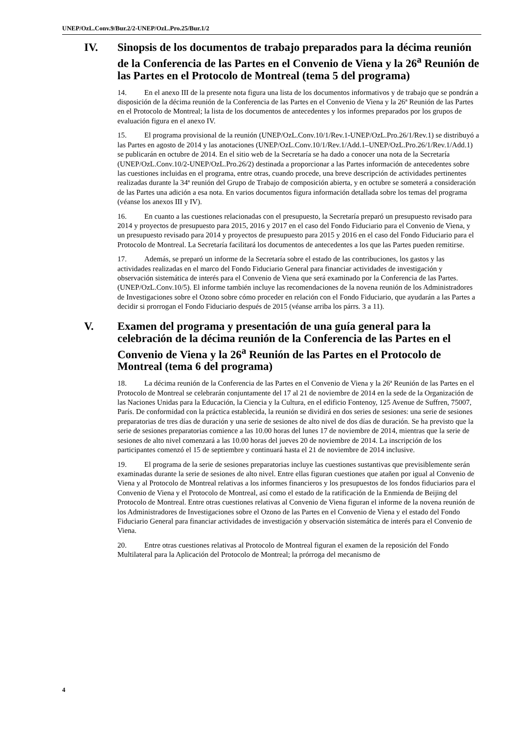UNEP/OzL.Conv.9/Bur.2/2-UNEP/OzL.Pro.25/Bur.1/2
IV. Sinopsis de los documentos de trabajo preparados para la décima reunión de la Conferencia de las Partes en el Convenio de Viena y la 26<sup>a</sup> Reunión de las Partes en el Protocolo de Montreal (tema 5 del programa)
14. En el anexo III de la presente nota figura una lista de los documentos informativos y de trabajo que se pondrán a disposición de la décima reunión de la Conferencia de las Partes en el Convenio de Viena y la 26ª Reunión de las Partes en el Protocolo de Montreal; la lista de los documentos de antecedentes y los informes preparados por los grupos de evaluación figura en el anexo IV.
15. El programa provisional de la reunión (UNEP/OzL.Conv.10/1/Rev.1-UNEP/OzL.Pro.26/1/Rev.1) se distribuyó a las Partes en agosto de 2014 y las anotaciones (UNEP/OzL.Conv.10/1/Rev.1/Add.1–UNEP/OzL.Pro.26/1/Rev.1/Add.1) se publicarán en octubre de 2014. En el sitio web de la Secretaría se ha dado a conocer una nota de la Secretaría (UNEP/OzL.Conv.10/2-UNEP/OzL.Pro.26/2) destinada a proporcionar a las Partes información de antecedentes sobre las cuestiones incluidas en el programa, entre otras, cuando procede, una breve descripción de actividades pertinentes realizadas durante la 34ª reunión del Grupo de Trabajo de composición abierta, y en octubre se someterá a consideración de las Partes una adición a esa nota. En varios documentos figura información detallada sobre los temas del programa (véanse los anexos III y IV).
16. En cuanto a las cuestiones relacionadas con el presupuesto, la Secretaría preparó un presupuesto revisado para 2014 y proyectos de presupuesto para 2015, 2016 y 2017 en el caso del Fondo Fiduciario para el Convenio de Viena, y un presupuesto revisado para 2014 y proyectos de presupuesto para 2015 y 2016 en el caso del Fondo Fiduciario para el Protocolo de Montreal. La Secretaría facilitará los documentos de antecedentes a los que las Partes pueden remitirse.
17. Además, se preparó un informe de la Secretaría sobre el estado de las contribuciones, los gastos y las actividades realizadas en el marco del Fondo Fiduciario General para financiar actividades de investigación y observación sistemática de interés para el Convenio de Viena que será examinado por la Conferencia de las Partes. (UNEP/OzL.Conv.10/5). El informe también incluye las recomendaciones de la novena reunión de los Administradores de Investigaciones sobre el Ozono sobre cómo proceder en relación con el Fondo Fiduciario, que ayudarán a las Partes a decidir si prorrogan el Fondo Fiduciario después de 2015 (véanse arriba los párrs. 3 a 11).
V. Examen del programa y presentación de una guía general para la celebración de la décima reunión de la Conferencia de las Partes en el Convenio de Viena y la 26<sup>a</sup> Reunión de las Partes en el Protocolo de Montreal (tema 6 del programa)
18. La décima reunión de la Conferencia de las Partes en el Convenio de Viena y la 26ª Reunión de las Partes en el Protocolo de Montreal se celebrarán conjuntamente del 17 al 21 de noviembre de 2014 en la sede de la Organización de las Naciones Unidas para la Educación, la Ciencia y la Cultura, en el edificio Fontenoy, 125 Avenue de Suffren, 75007, París. De conformidad con la práctica establecida, la reunión se dividirá en dos series de sesiones: una serie de sesiones preparatorias de tres días de duración y una serie de sesiones de alto nivel de dos días de duración. Se ha previsto que la serie de sesiones preparatorias comience a las 10.00 horas del lunes 17 de noviembre de 2014, mientras que la serie de sesiones de alto nivel comenzará a las 10.00 horas del jueves 20 de noviembre de 2014. La inscripción de los participantes comenzó el 15 de septiembre y continuará hasta el 21 de noviembre de 2014 inclusive.
19. El programa de la serie de sesiones preparatorias incluye las cuestiones sustantivas que previsiblemente serán examinadas durante la serie de sesiones de alto nivel. Entre ellas figuran cuestiones que atañen por igual al Convenio de Viena y al Protocolo de Montreal relativas a los informes financieros y los presupuestos de los fondos fiduciarios para el Convenio de Viena y el Protocolo de Montreal, así como el estado de la ratificación de la Enmienda de Beijing del Protocolo de Montreal. Entre otras cuestiones relativas al Convenio de Viena figuran el informe de la novena reunión de los Administradores de Investigaciones sobre el Ozono de las Partes en el Convenio de Viena y el estado del Fondo Fiduciario General para financiar actividades de investigación y observación sistemática de interés para el Convenio de Viena.
20. Entre otras cuestiones relativas al Protocolo de Montreal figuran el examen de la reposición del Fondo Multilateral para la Aplicación del Protocolo de Montreal; la prórroga del mecanismo de
4